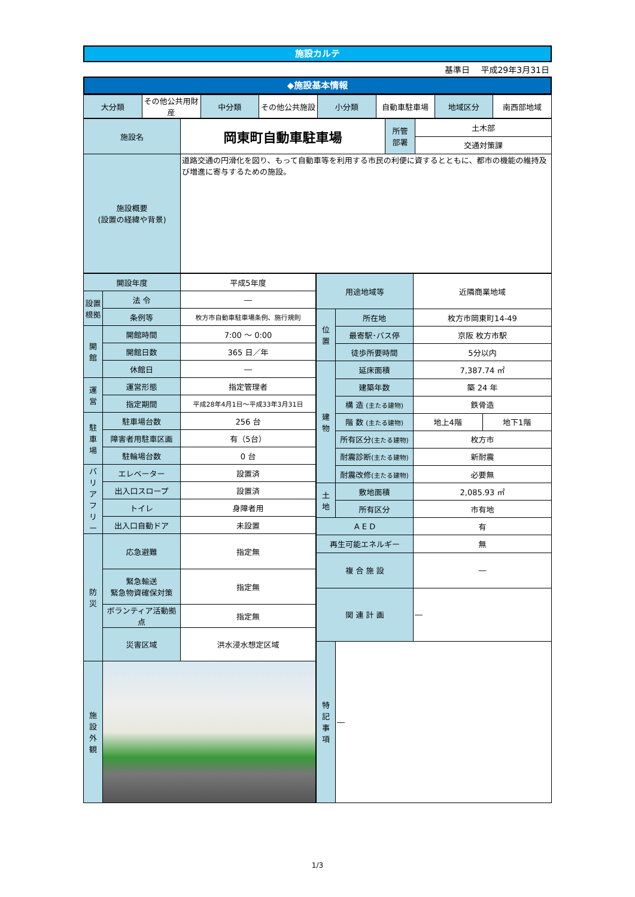施設カルテ
基準日　 平成29年3月31日
◆施設基本情報
| 大分類 | その他公共用財産 | 中分類 | その他公共施設 | 小分類 | 自動車駐車場 | 地域区分 | 南西部地域 |
| 施設名 | 岡東町自動車駐車場 | 所管 部署 | 土木部 |
| | | | 交通対策課 |
| 施設概要 (設置の経緯や背景) | 道路交通の円滑化を図り、もって自動車等を利用する市民の利便に資するとともに、都市の機能の維持及び増進に寄与するための施設。 | | |
| 開設年度 | | 平成5年度 |
| 設置 根拠 | 法 令 | ― |
| | 条例等 | 枚方市自動車駐車場条例、施行規則 |
| 開 館 | 開館時間 | 7:00 ～ 0:00 |
| | 開館日数 | 365 日／年 |
| | 休館日 | ― |
| 運 営 | 運営形態 | 指定管理者 |
| | 指定期間 | 平成28年4月1日～平成33年3月31日 |
| 駐 車 場 | 駐車場台数 | 256 台 |
| | 障害者用駐車区画 | 有（5台） |
| | 駐輪場台数 | 0 台 |
| バ リ ア フ リ ー | エレベーター | 設置済 |
| | 出入口スロープ | 設置済 |
| | トイレ | 身障者用 |
| | 出入口自動ドア | 未設置 |
| 防 災 | 応急避難 | 指定無 |
| | 緊急輸送 緊急物資確保対策 | 指定無 |
| | ボランティア活動拠点 | 指定無 |
| | 災害区域 | 洪水浸水想定区域 |
| 施 設 外 観 | | |
| 用途地域等 | | 近隣商業地域 | |
| 位 置 | 所在地 | 枚方市岡東町14-49 | |
| | 最寄駅･バス停 | 京阪 枚方市駅 | |
| | 徒歩所要時間 | 5分以内 | |
| 建 物 | 延床面積 | 7,387.74 ㎡ | |
| | 建築年数 | 築 24 年 | |
| | 構 造 (主たる建物) | 鉄骨造 | |
| | 階 数 (主たる建物) | 地上4階 | 地下1階 |
| | 所有区分 (主たる建物) | 枚方市 | |
| | 耐震診断 (主たる建物) | 新耐震 | |
| | 耐震改修 (主たる建物) | 必要無 | |
| 土 地 | 敷地面積 | 2,085.93 ㎡ | |
| | 所有区分 | 市有地 | |
| A E D | | 有 | |
| 再生可能エネルギー | | 無 | |
| 複 合 施 設 | | ― | |
| 関 連 計 画 | | ― | |
| 特 記 事 項 | ― | | |
1/3